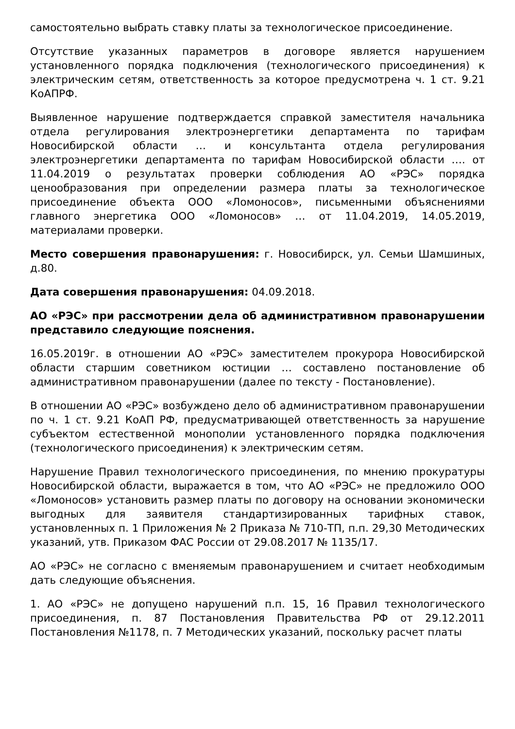самостоятельно выбрать ставку платы за технологическое присоединение.
Отсутствие указанных параметров в договоре является нарушением установленного порядка подключения (технологического присоединения) к электрическим сетям, ответственность за которое предусмотрена ч. 1 ст. 9.21 КоАПРФ.
Выявленное нарушение подтверждается справкой заместителя начальника отдела регулирования электроэнергетики департамента по тарифам Новосибирской области … и консультанта отдела регулирования электроэнергетики департамента по тарифам Новосибирской области …. от 11.04.2019 о результатах проверки соблюдения АО «РЭС» порядка ценообразования при определении размера платы за технологическое присоединение объекта ООО «Ломоносов», письменными объяснениями главного энергетика ООО «Ломоносов» … от 11.04.2019, 14.05.2019, материалами проверки.
Место совершения правонарушения: г. Новосибирск, ул. Семьи Шамшиных, д.80.
Дата совершения правонарушения: 04.09.2018.
АО «РЭС» при рассмотрении дела об административном правонарушении представило следующие пояснения.
16.05.2019г. в отношении АО «РЭС» заместителем прокурора Новосибирской области старшим советником юстиции … составлено постановление об административном правонарушении (далее по тексту - Постановление).
В отношении АО «РЭС» возбуждено дело об административном правонарушении по ч. 1 ст. 9.21 КоАП РФ, предусматривающей ответственность за нарушение субъектом естественной монополии установленного порядка подключения (технологического присоединения) к электрическим сетям.
Нарушение Правил технологического присоединения, по мнению прокуратуры Новосибирской области, выражается в том, что АО «РЭС» не предложило ООО «Ломоносов» установить размер платы по договору на основании экономически выгодных для заявителя стандартизированных тарифных ставок, установленных п. 1 Приложения № 2 Приказа № 710-ТП, п.п. 29,30 Методических указаний, утв. Приказом ФАС России от 29.08.2017 № 1135/17.
АО «РЭС» не согласно с вменяемым правонарушением и считает необходимым дать следующие объяснения.
1. АО «РЭС» не допущено нарушений п.п. 15, 16 Правил технологического присоединения, п. 87 Постановления Правительства РФ от 29.12.2011 Постановления №1178, п. 7 Методических указаний, поскольку расчет платы